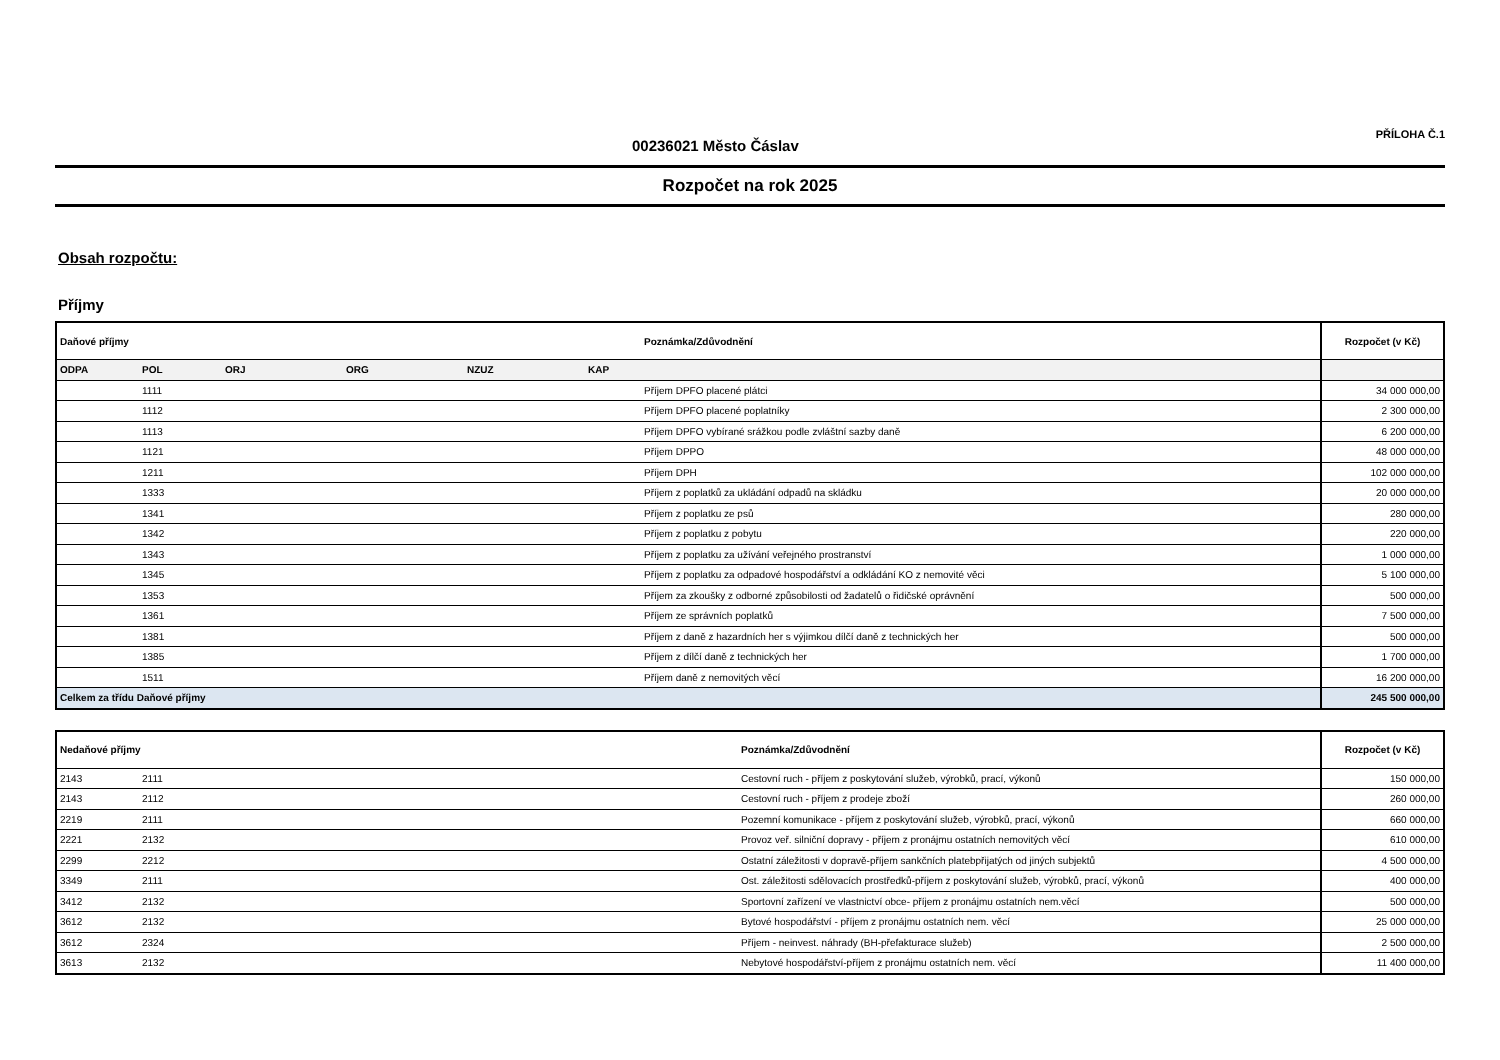PŘÍLOHA Č.1
00236021 Město Čáslav
Rozpočet na rok 2025
Obsah rozpočtu:
Příjmy
| Daňové příjmy | | | | | | Poznámka/Zdůvodnění | Rozpočet (v Kč) |
| --- | --- | --- | --- | --- | --- | --- | --- |
| ODPA | POL | ORJ | ORG | NZUZ | KAP | | |
| | 1111 | | | | | Příjem DPFO placené plátci | 34 000 000,00 |
| | 1112 | | | | | Příjem DPFO placené poplatníky | 2 300 000,00 |
| | 1113 | | | | | Příjem DPFO vybírané srážkou podle zvláštní sazby daně | 6 200 000,00 |
| | 1121 | | | | | Příjem DPPO | 48 000 000,00 |
| | 1211 | | | | | Příjem DPH | 102 000 000,00 |
| | 1333 | | | | | Příjem z poplatků za ukládání odpadů na skládku | 20 000 000,00 |
| | 1341 | | | | | Příjem z poplatku ze psů | 280 000,00 |
| | 1342 | | | | | Příjem z poplatku z pobytu | 220 000,00 |
| | 1343 | | | | | Příjem z poplatku za užívání veřejného prostranství | 1 000 000,00 |
| | 1345 | | | | | Příjem z poplatku za odpadové hospodářství a odkládání KO z nemovité věci | 5 100 000,00 |
| | 1353 | | | | | Příjem za zkoušky z odborné způsobilosti od žadatelů o řidičské oprávnění | 500 000,00 |
| | 1361 | | | | | Příjem ze správních poplatků | 7 500 000,00 |
| | 1381 | | | | | Příjem z daně z hazardních her s výjimkou dílčí daně z technických her | 500 000,00 |
| | 1385 | | | | | Příjem z dílčí daně z technických her | 1 700 000,00 |
| | 1511 | | | | | Příjem daně z nemovitých věcí | 16 200 000,00 |
| Celkem za třídu Daňové příjmy | | | | | | | 245 500 000,00 |
| Nedaňové příjmy | | | Poznámka/Zdůvodnění | Rozpočet (v Kč) |
| --- | --- | --- | --- | --- |
| 2143 | 2111 | | Cestovní ruch - příjem z poskytování služeb, výrobků, prací, výkonů | 150 000,00 |
| 2143 | 2112 | | Cestovní ruch - příjem z prodeje zboží | 260 000,00 |
| 2219 | 2111 | | Pozemní komunikace - příjem z poskytování služeb, výrobků, prací, výkonů | 660 000,00 |
| 2221 | 2132 | | Provoz veř. silniční dopravy - příjem z pronájmu ostatních nemovitých věcí | 610 000,00 |
| 2299 | 2212 | | Ostatní záležitosti v dopravě-příjem sankčních platebpřijatých od jiných subjektů | 4 500 000,00 |
| 3349 | 2111 | | Ost. záležitosti sdělovacích prostředků-příjem z poskytování služeb, výrobků, prací, výkonů | 400 000,00 |
| 3412 | 2132 | | Sportovní zařízení ve vlastnictví obce- příjem z pronájmu ostatních nem.věcí | 500 000,00 |
| 3612 | 2132 | | Bytové hospodářství - příjem z pronájmu ostatních nem. věcí | 25 000 000,00 |
| 3612 | 2324 | | Příjem - neinvest. náhrady (BH-přefakturace služeb) | 2 500 000,00 |
| 3613 | 2132 | | Nebytové hospodářství-příjem z pronájmu ostatních nem. věcí | 11 400 000,00 |